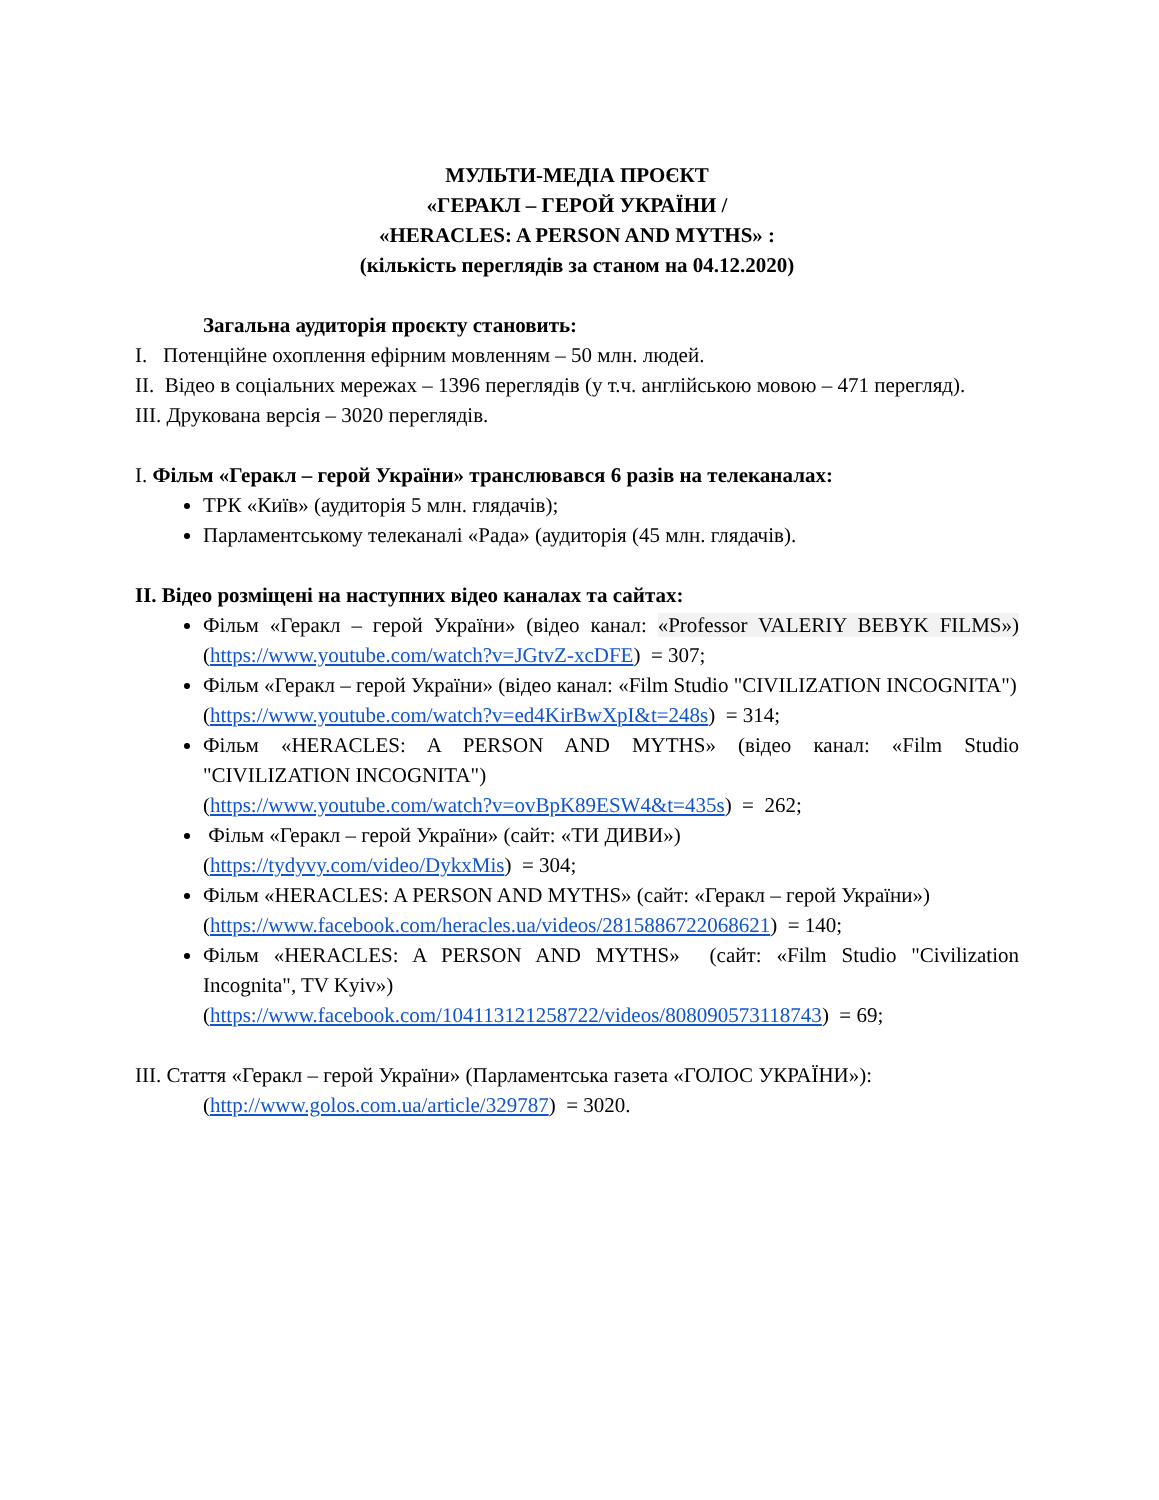МУЛЬТИ-МЕДІА ПРОЄКТ
«ГЕРАКЛ – ГЕРОЙ УКРАЇНИ /
«HERACLES: A PERSON AND MYTHS» :
(кількість переглядів за станом на 04.12.2020)
Загальна аудиторія проєкту становить:
I. Потенційне охоплення ефірним мовленням – 50 млн. людей.
II. Відео в соціальних мережах – 1396 переглядів (у т.ч. англійською мовою – 471 перегляд).
III. Друкована версія – 3020 переглядів.
I. Фільм «Геракл – герой України» транслювався 6 разів на телеканалах:
ТРК «Київ» (аудиторія 5 млн. глядачів);
Парламентському телеканалі «Рада» (аудиторія (45 млн. глядачів).
II. Відео розміщені на наступних відео каналах та сайтах:
Фільм «Геракл – герой України» (відео канал: «Professor VALERIY BEBYK FILMS») (https://www.youtube.com/watch?v=JGtvZ-xcDFE) = 307;
Фільм «Геракл – герой України» (відео канал: «Film Studio "CIVILIZATION INCOGNITA")
(https://www.youtube.com/watch?v=ed4KirBwXpI&t=248s) = 314;
Фільм «HERACLES: A PERSON AND MYTHS» (відео канал: «Film Studio "CIVILIZATION INCOGNITA")
(https://www.youtube.com/watch?v=ovBpK89ESW4&t=435s) = 262;
Фільм «Геракл – герой України» (сайт: «ТИ ДИВИ»)
(https://tydyvy.com/video/DykxMis) = 304;
Фільм «HERACLES: A PERSON AND MYTHS» (сайт: «Геракл – герой України»)
(https://www.facebook.com/heracles.ua/videos/2815886722068621) = 140;
Фільм «HERACLES: A PERSON AND MYTHS» (сайт: «Film Studio "Civilization Incognita", TV Kyiv»)
(https://www.facebook.com/104113121258722/videos/808090573118743) = 69;
III. Стаття «Геракл – герой України» (Парламентська газета «ГОЛОС УКРАЇНИ»):
(http://www.golos.com.ua/article/329787) = 3020.